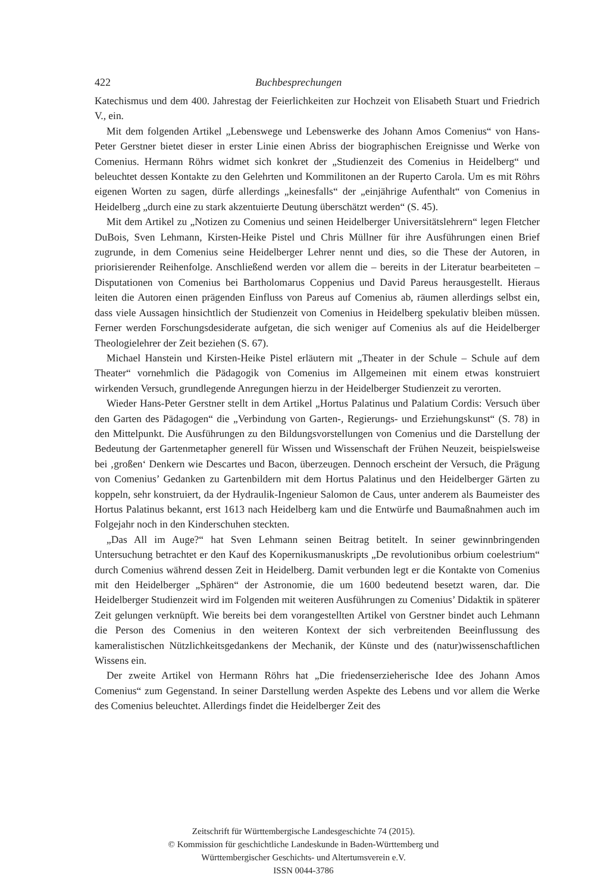422 Buchbesprechungen
Katechismus und dem 400. Jahrestag der Feierlichkeiten zur Hochzeit von Elisabeth Stuart und Friedrich V., ein.
Mit dem folgenden Artikel „Lebenswege und Lebenswerke des Johann Amos Comenius“ von Hans-Peter Gerstner bietet dieser in erster Linie einen Abriss der biographischen Ereignisse und Werke von Comenius. Hermann Röhrs widmet sich konkret der „Studienzeit des Comenius in Heidelberg“ und beleuchtet dessen Kontakte zu den Gelehrten und Kommilitonen an der Ruperto Carola. Um es mit Röhrs eigenen Worten zu sagen, dürfe allerdings „keinesfalls“ der „einjährige Aufenthalt“ von Comenius in Heidelberg „durch eine zu stark akzentuierte Deutung überschätzt werden“ (S. 45).
Mit dem Artikel zu „Notizen zu Comenius und seinen Heidelberger Universitätslehrern“ legen Fletcher DuBois, Sven Lehmann, Kirsten-Heike Pistel und Chris Müllner für ihre Ausführungen einen Brief zugrunde, in dem Comenius seine Heidelberger Lehrer nennt und dies, so die These der Autoren, in priorisierender Reihenfolge. Anschließend werden vor allem die – bereits in der Literatur bearbeiteten – Disputationen von Comenius bei Bartholomarus Coppenius und David Pareus herausgestellt. Hieraus leiten die Autoren einen prägenden Einfluss von Pareus auf Comenius ab, räumen allerdings selbst ein, dass viele Aussagen hinsichtlich der Studienzeit von Comenius in Heidelberg spekulativ bleiben müssen. Ferner werden Forschungsdesiderate aufgetan, die sich weniger auf Comenius als auf die Heidelberger Theologielehrer der Zeit beziehen (S. 67).
Michael Hanstein und Kirsten-Heike Pistel erläutern mit „Theater in der Schule – Schule auf dem Theater“ vornehmlich die Pädagogik von Comenius im Allgemeinen mit einem etwas konstruiert wirkenden Versuch, grundlegende Anregungen hierzu in der Heidelberger Studienzeit zu verorten.
Wieder Hans-Peter Gerstner stellt in dem Artikel „Hortus Palatinus und Palatium Cordis: Versuch über den Garten des Pädagogen“ die „Verbindung von Garten-, Regierungs- und Erziehungskunst“ (S. 78) in den Mittelpunkt. Die Ausführungen zu den Bildungsvorstellungen von Comenius und die Darstellung der Bedeutung der Gartenmetapher generell für Wissen und Wissenschaft der Frühen Neuzeit, beispielsweise bei ‚großen‘ Denkern wie Descartes und Bacon, überzeugen. Dennoch erscheint der Versuch, die Prägung von Comenius’ Gedanken zu Gartenbildern mit dem Hortus Palatinus und den Heidelberger Gärten zu koppeln, sehr konstruiert, da der Hydraulik-Ingenieur Salomon de Caus, unter anderem als Baumeister des Hortus Palatinus bekannt, erst 1613 nach Heidelberg kam und die Entwürfe und Baumaßnahmen auch im Folgejahr noch in den Kinderschuhen steckten.
„Das All im Auge?“ hat Sven Lehmann seinen Beitrag betitelt. In seiner gewinnbringenden Untersuchung betrachtet er den Kauf des Kopernikusmanuskripts „De revolutionibus orbium coelestrium“ durch Comenius während dessen Zeit in Heidelberg. Damit verbunden legt er die Kontakte von Comenius mit den Heidelberger „Sphären“ der Astronomie, die um 1600 bedeutend besetzt waren, dar. Die Heidelberger Studienzeit wird im Folgenden mit weiteren Ausführungen zu Comenius’ Didaktik in späterer Zeit gelungen verknüpft. Wie bereits bei dem vorangestellten Artikel von Gerstner bindet auch Lehmann die Person des Comenius in den weiteren Kontext der sich verbreitenden Beeinflussung des kameralistischen Nützlichkeitsgedankens der Mechanik, der Künste und des (natur)wissenschaftlichen Wissens ein.
Der zweite Artikel von Hermann Röhrs hat „Die friedenserzieherische Idee des Johann Amos Comenius“ zum Gegenstand. In seiner Darstellung werden Aspekte des Lebens und vor allem die Werke des Comenius beleuchtet. Allerdings findet die Heidelberger Zeit des
Zeitschrift für Württembergische Landesgeschichte 74 (2015).
© Kommission für geschichtliche Landeskunde in Baden-Württemberg und
Württembergischer Geschichts- und Altertumsverein e.V.
ISSN 0044-3786